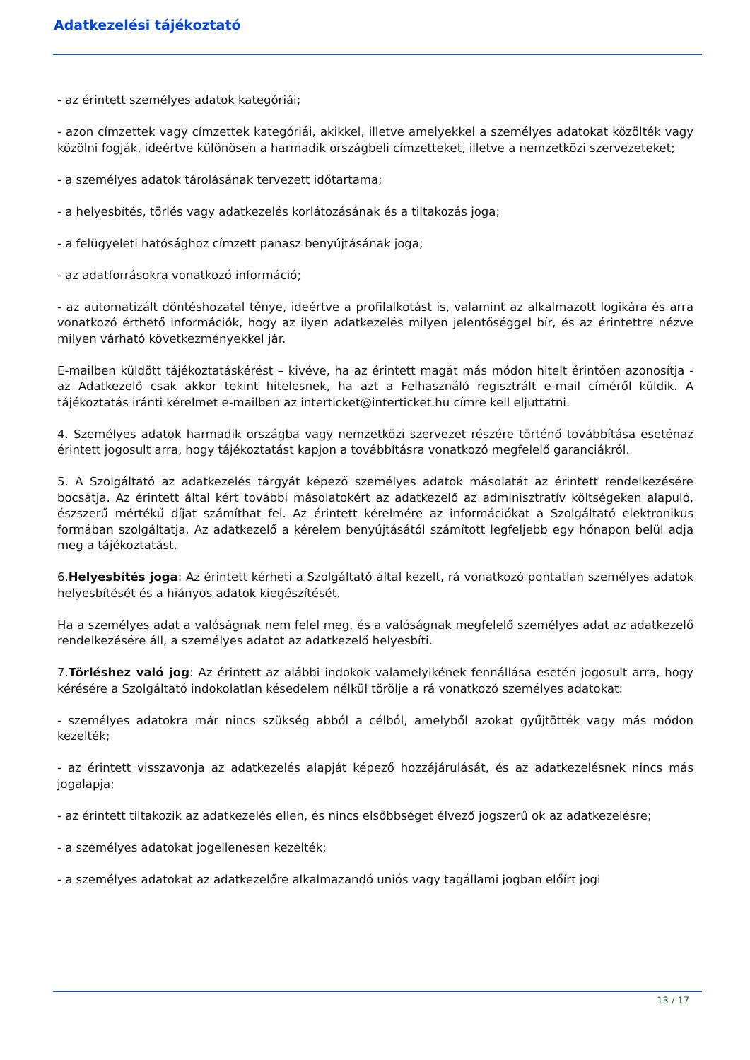Adatkezelési tájékoztató
- az érintett személyes adatok kategóriái;
- azon címzettek vagy címzettek kategóriái, akikkel, illetve amelyekkel a személyes adatokat közölték vagy közölni fogják, ideértve különösen a harmadik országbeli címzetteket, illetve a nemzetközi szervezeteket;
- a személyes adatok tárolásának tervezett időtartama;
- a helyesbítés, törlés vagy adatkezelés korlátozásának és a tiltakozás joga;
- a felügyeleti hatósághoz címzett panasz benyújtásának joga;
- az adatforrásokra vonatkozó információ;
- az automatizált döntéshozatal ténye, ideértve a profilalkotást is, valamint az alkalmazott logikára és arra vonatkozó érthető információk, hogy az ilyen adatkezelés milyen jelentőséggel bír, és az érintettre nézve milyen várható következményekkel jár.
E-mailben küldött tájékoztatáskérést – kivéve, ha az érintett magát más módon hitelt érintően azonosítja - az Adatkezelő csak akkor tekint hitelesnek, ha azt a Felhasználó regisztrált e-mail címéről küldik. A tájékoztatás iránti kérelmet e-mailben az interticket@interticket.hu címre kell eljuttatni.
4. Személyes adatok harmadik országba vagy nemzetközi szervezet részére történő továbbítása eseténaz érintett jogosult arra, hogy tájékoztatást kapjon a továbbításra vonatkozó megfelelő garanciákról.
5. A Szolgáltató az adatkezelés tárgyát képező személyes adatok másolatát az érintett rendelkezésére bocsátja. Az érintett által kért további másolatokért az adatkezelő az adminisztratív költségeken alapuló, észszerű mértékű díjat számíthat fel. Az érintett kérelmére az információkat a Szolgáltató elektronikus formában szolgáltatja. Az adatkezelő a kérelem benyújtásától számított legfeljebb egy hónapon belül adja meg a tájékoztatást.
6.Helyesbítés joga: Az érintett kérheti a Szolgáltató által kezelt, rá vonatkozó pontatlan személyes adatok helyesbítését és a hiányos adatok kiegészítését.
Ha a személyes adat a valóságnak nem felel meg, és a valóságnak megfelelő személyes adat az adatkezelő rendelkezésére áll, a személyes adatot az adatkezelő helyesbíti.
7.Törléshez való jog: Az érintett az alábbi indokok valamelyikének fennállása esetén jogosult arra, hogy kérésére a Szolgáltató indokolatlan késedelem nélkül törölje a rá vonatkozó személyes adatokat:
- személyes adatokra már nincs szükség abból a célból, amelyből azokat gyűjtötték vagy más módon kezelték;
- az érintett visszavonja az adatkezelés alapját képező hozzájárulását, és az adatkezelésnek nincs más jogalapja;
- az érintett tiltakozik az adatkezelés ellen, és nincs elsőbbséget élvező jogszerű ok az adatkezelésre;
- a személyes adatokat jogellenesen kezelték;
- a személyes adatokat az adatkezelőre alkalmazandó uniós vagy tagállami jogban előírt jogi
13 / 17